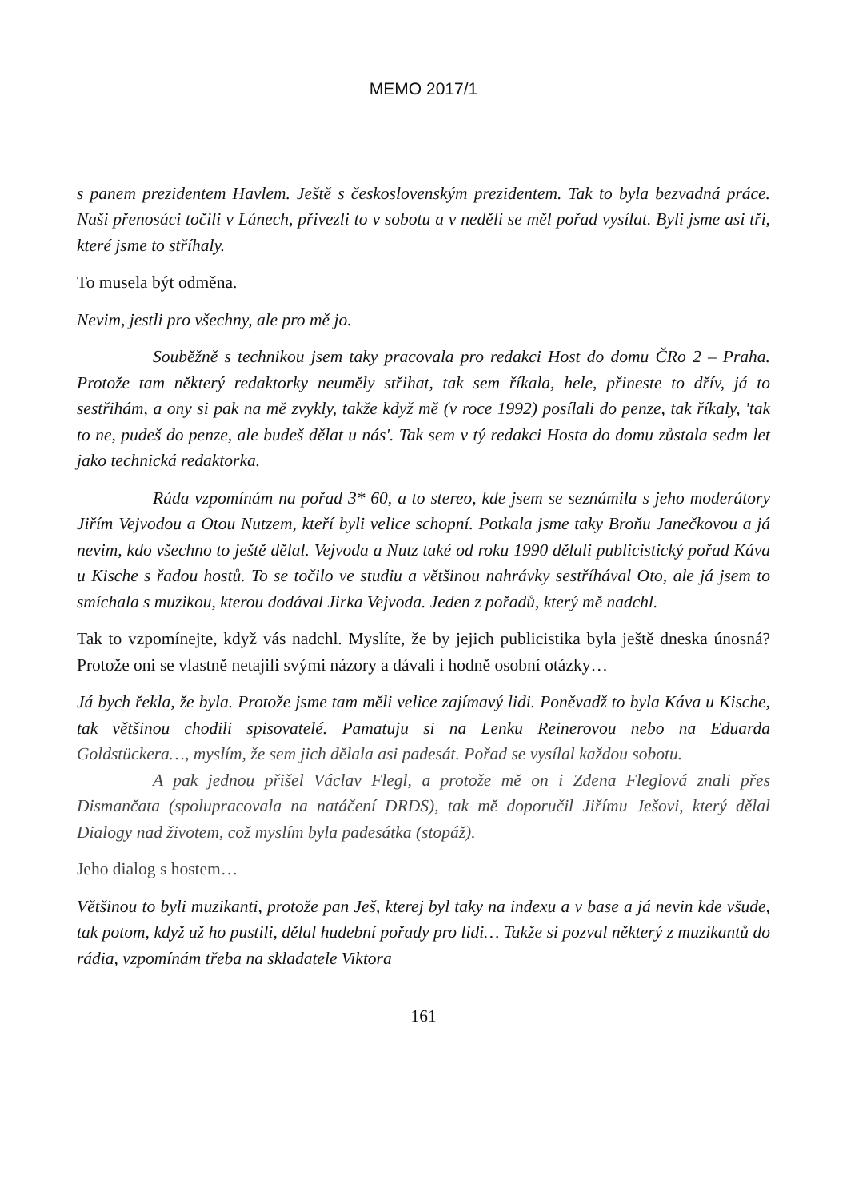MEMO 2017/1
s panem prezidentem Havlem. Ještě s československým prezidentem. Tak to byla bezvadná práce. Naši přenosáci točili v Lánech, přivezli to v sobotu a v neděli se měl pořad vysílat. Byli jsme asi tři, které jsme to stříhaly.
To musela být odměna.
Nevim, jestli pro všechny, ale pro mě jo.
Souběžně s technikou jsem taky pracovala pro redakci Host do domu ČRo 2 – Praha. Protože tam některý redaktorky neuměly střihat, tak sem říkala, hele, přineste to dřív, já to sestřihám, a ony si pak na mě zvykly, takže když mě (v roce 1992) posílali do penze, tak říkaly, 'tak to ne, pudeš do penze, ale budeš dělat u nás'. Tak sem v tý redakci Hosta do domu zůstala sedm let jako technická redaktorka.
Ráda vzpomínám na pořad 3* 60, a to stereo, kde jsem se seznámila s jeho moderátory Jiřím Vejvodou a Otou Nutzem, kteří byli velice schopní. Potkala jsme taky Broňu Janečkovou a já nevim, kdo všechno to ještě dělal. Vejvoda a Nutz také od roku 1990 dělali publicistický pořad Káva u Kische s řadou hostů. To se točilo ve studiu a většinou nahrávky sestříhával Oto, ale já jsem to smíchala s muzikou, kterou dodával Jirka Vejvoda. Jeden z pořadů, který mě nadchl.
Tak to vzpomínejte, když vás nadchl. Myslíte, že by jejich publicistika byla ještě dneska únosná? Protože oni se vlastně netajili svými názory a dávali i hodně osobní otázky…
Já bych řekla, že byla. Protože jsme tam měli velice zajímavý lidi. Poněvadž to byla Káva u Kische, tak většinou chodili spisovatelé. Pamatuju si na Lenku Reinerovou nebo na Eduarda Goldstückera…, myslím, že sem jich dělala asi padesát. Pořad se vysílal každou sobotu.
A pak jednou přišel Václav Flegl, a protože mě on i Zdena Fleglová znali přes Dismančata (spolupracovala na natáčení DRDS), tak mě doporučil Jiřímu Ješovi, který dělal Dialogy nad životem, což myslím byla padesátka (stopáž).
Jeho dialog s hostem…
Většinou to byli muzikanti, protože pan Ješ, kterej byl taky na indexu a v base a já nevin kde všude, tak potom, když už ho pustili, dělal hudební pořady pro lidi… Takže si pozval některý z muzikantů do rádia, vzpomínám třeba na skladatele Viktora
161